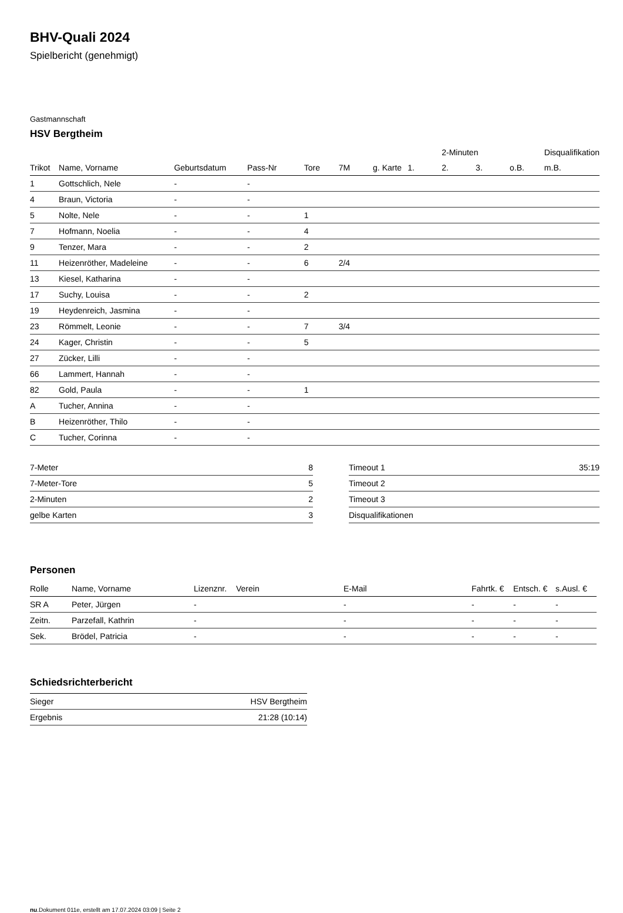BHV-Quali 2024
Spielbericht (genehmigt)
Gastmannschaft
HSV Bergtheim
| | | | | | | | | 2-Minuten | | | Disqualifikation |
| Trikot | Name, Vorname | Geburtsdatum | Pass-Nr | Tore | 7M | g. Karte | 1. | 2. | 3. | o.B. | m.B. |
| 1 | Gottschlich, Nele | - | - | | | | | | | | |
| 4 | Braun, Victoria | - | - | | | | | | | | |
| 5 | Nolte, Nele | - | - | 1 | | | | | | | |
| 7 | Hofmann, Noelia | - | - | 4 | | | | | | | |
| 9 | Tenzer, Mara | - | - | 2 | | | | | | | |
| 11 | Heizenröther, Madeleine | - | - | 6 | 2/4 | | | | | | |
| 13 | Kiesel, Katharina | - | - | | | | | | | | |
| 17 | Suchy, Louisa | - | - | 2 | | | | | | | |
| 19 | Heydenreich, Jasmina | - | - | | | | | | | | |
| 23 | Römmelt, Leonie | - | - | 7 | 3/4 | | | | | | |
| 24 | Kager, Christin | - | - | 5 | | | | | | | |
| 27 | Zücker, Lilli | - | - | | | | | | | | |
| 66 | Lammert, Hannah | - | - | | | | | | | | |
| 82 | Gold, Paula | - | - | 1 | | | | | | | |
| A | Tucher, Annina | - | - | | | | | | | | |
| B | Heizenröther, Thilo | - | - | | | | | | | | |
| C | Tucher, Corinna | - | - | | | | | | | | |
| 7-Meter | 8 |
| 7-Meter-Tore | 5 |
| 2-Minuten | 2 |
| gelbe Karten | 3 |
| Timeout 1 | 35:19 |
| Timeout 2 | |
| Timeout 3 | |
| Disqualifikationen | |
Personen
| Rolle | Name, Vorname | Lizenznr. | Verein | E-Mail | Fahrtk. € | Entsch. € | s.Ausl. € |
| --- | --- | --- | --- | --- | --- | --- | --- |
| SR A | Peter, Jürgen | - | | - | - | - | - |
| Zeitn. | Parzefall, Kathrin | - | | - | - | - | - |
| Sek. | Brödel, Patricia | - | | - | - | - | - |
Schiedsrichterbericht
| Sieger | HSV Bergtheim |
| Ergebnis | 21:28 (10:14) |
nu.Dokument 011e, erstellt am 17.07.2024 03:09 | Seite 2